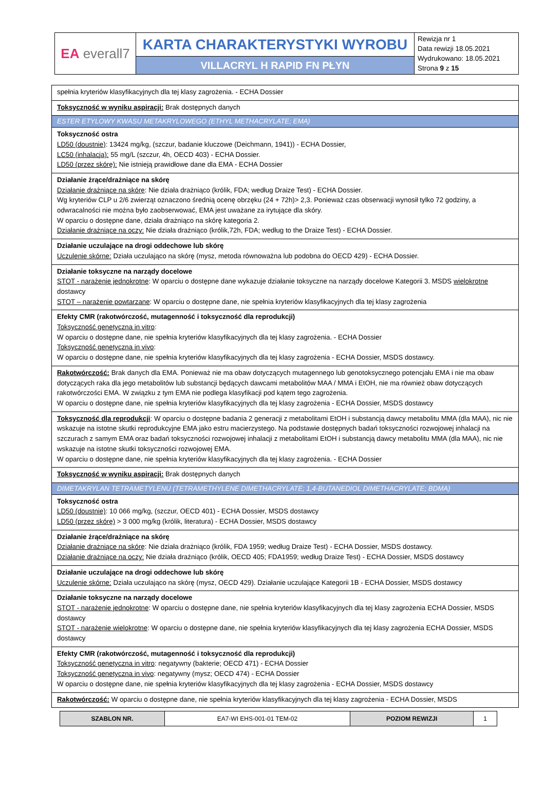| EA everall7 | KARTA CHARAKTERYSTYKI WYROBU | Rewizja nr 1 Data rewizji 18.05.2021 Wydrukowano: 18.05.2021 Strona 9 z 15 |
| | VILLACRYL H RAPID FN PŁYN | |
| spełnia kryteriów klasyfikacyjnych dla tej klasy zagrożenia. - ECHA Dossier |
| Toksyczność w wyniku aspiracji: Brak dostępnych danych |
| ESTER ETYLOWY KWASU METAKRYLOWEGO (ETHYL METHACRYLATE; EMA) |
| Toksyczność ostra LD50 (doustnie) : 13424 mg/kg, (szczur, badanie kluczowe (Deichmann, 1941)) - ECHA Dossier, LC50 (inhalacja): 55 mg/L (szczur, 4h, OECD 403) - ECHA Dossier. LD50 (przez skórę): Nie istnieją prawidłowe dane dla EMA - ECHA Dossier |
| Działanie żrące/drażniące na skórę Działanie drażniące na skórę : Nie działa drażniąco (królik, FDA; według Draize Test) - ECHA Dossier. Wg kryteriów CLP u 2/6 zwierząt oznaczono średnią ocenę obrzęku (24 + 72h)> 2,3. Ponieważ czas obserwacji wynosił tylko 72 godziny, a odwracalności nie można było zaobserwować, EMA jest uważane za irytujące dla skóry. W oparciu o dostępne dane, działa drażniąco na skórę kategoria 2. Działanie drażniące na oczy: Nie działa drażniąco (królik,72h, FDA; według to the Draize Test) - ECHA Dossier. |
| Działanie uczulające na drogi oddechowe lub skórę Uczulenie skórne: Działa uczulająco na skórę (mysz, metoda równoważna lub podobna do OECD 429) - ECHA Dossier. |
| Działanie toksyczne na narządy docelowe STOT - narażenie jednokrotne : W oparciu o dostępne dane wykazuje działanie toksyczne na narządy docelowe Kategorii 3. MSDS wielokrotne dostawcy STOT – narażenie powtarzane : W oparciu o dostępne dane, nie spełnia kryteriów klasyfikacyjnych dla tej klasy zagrożenia |
| Efekty CMR (rakotwórczość, mutagenność i toksyczność dla reprodukcji) Toksyczność genetyczna in vitro : W oparciu o dostępne dane, nie spełnia kryteriów klasyfikacyjnych dla tej klasy zagrożenia. - ECHA Dossier Toksyczność genetyczna in vivo : W oparciu o dostępne dane, nie spełnia kryteriów klasyfikacyjnych dla tej klasy zagrożenia - ECHA Dossier, MSDS dostawcy. |
| Rakotwórczość: Brak danych dla EMA. Ponieważ nie ma obaw dotyczących mutagennego lub genotoksycznego potencjału EMA i nie ma obaw dotyczących raka dla jego metabolitów lub substancji będących dawcami metabolitów MAA / MMA i EtOH, nie ma również obaw dotyczących rakotwórczości EMA. W związku z tym EMA nie podlega klasyfikacji pod kątem tego zagrożenia. W oparciu o dostępne dane, nie spełnia kryteriów klasyfikacyjnych dla tej klasy zagrożenia - ECHA Dossier, MSDS dostawcy |
| Toksyczność dla reprodukcji : W oparciu o dostępne badania 2 generacji z metabolitami EtOH i substancją dawcy metabolitu MMA (dla MAA), nic nie wskazuje na istotne skutki reprodukcyjne EMA jako estru macierzystego. Na podstawie dostępnych badań toksyczności rozwojowej inhalacji na szczurach z samym EMA oraz badań toksyczności rozwojowej inhalacji z metabolitami EtOH i substancją dawcy metabolitu MMA (dla MAA), nic nie wskazuje na istotne skutki toksyczności rozwojowej EMA. W oparciu o dostępne dane, nie spełnia kryteriów klasyfikacyjnych dla tej klasy zagrożenia. - ECHA Dossier |
| Toksyczność w wyniku aspiracji: Brak dostępnych danych |
| DIMETAKRYLAN TETRAMETYLENU (TETRAMETHYLENE DIMETHACRYLATE; 1,4-BUTANEDIOL DIMETHACRYLATE; BDMA) |
| Toksyczność ostra LD50 (doustnie) : 10 066 mg/kg, (szczur, OECD 401) - ECHA Dossier, MSDS dostawcy LD50 (przez skórę) > 3 000 mg/kg (królik, literatura) - ECHA Dossier, MSDS dostawcy |
| Działanie żrące/drażniące na skórę Działanie drażniące na skórę : Nie działa drażniąco (królik, FDA 1959; według Draize Test) - ECHA Dossier, MSDS dostawcy. Działanie drażniące na oczy: Nie działa drażniąco (królik, OECD 405; FDA1959; według Draize Test) - ECHA Dossier, MSDS dostawcy |
| Działanie uczulające na drogi oddechowe lub skórę Uczulenie skórne: Działa uczulająco na skórę (mysz, OECD 429). Działanie uczulające Kategorii 1B - ECHA Dossier, MSDS dostawcy |
| Działanie toksyczne na narządy docelowe STOT - narażenie jednokrotne : W oparciu o dostępne dane, nie spełnia kryteriów klasyfikacyjnych dla tej klasy zagrożenia ECHA Dossier, MSDS dostawcy STOT - narażenie wielokrotne : W oparciu o dostępne dane, nie spełnia kryteriów klasyfikacyjnych dla tej klasy zagrożenia ECHA Dossier, MSDS dostawcy |
| Efekty CMR (rakotwórczość, mutagenność i toksyczność dla reprodukcji) Toksyczność genetyczna in vitro : negatywny (bakterie; OECD 471) - ECHA Dossier Toksyczność genetyczna in vivo : negatywny (mysz; OECD 474) - ECHA Dossier W oparciu o dostępne dane, nie spełnia kryteriów klasyfikacyjnych dla tej klasy zagrożenia - ECHA Dossier, MSDS dostawcy |
| Rakotwórczość: W oparciu o dostępne dane, nie spełnia kryteriów klasyfikacyjnych dla tej klasy zagrożenia - ECHA Dossier, MSDS |
| SZABLON NR. | EA7-WI EHS-001-01 TEM-02 | POZIOM REWIZJI | 1 |